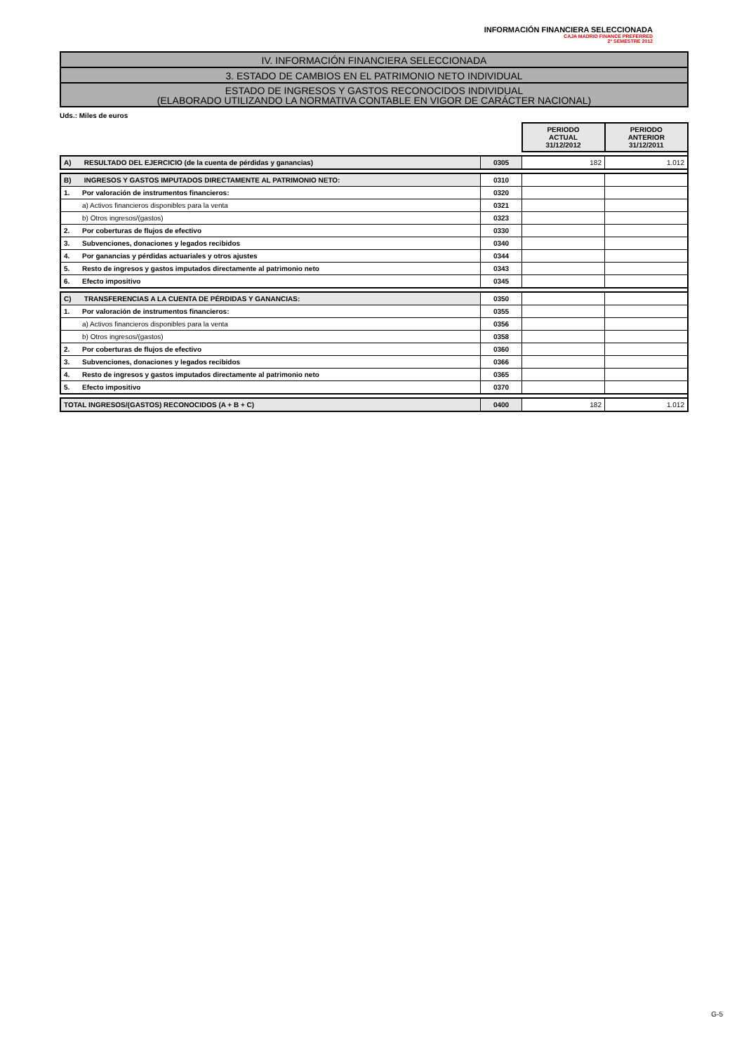INFORMACIÓN FINANCIERA SELECCIONADA
CAJA MADRID FINANCE PREFERRED
2º SEMESTRE 2012
IV. INFORMACIÓN FINANCIERA SELECCIONADA
3. ESTADO DE CAMBIOS EN EL PATRIMONIO NETO INDIVIDUAL
ESTADO DE INGRESOS Y GASTOS RECONOCIDOS INDIVIDUAL
(ELABORADO UTILIZANDO LA NORMATIVA CONTABLE EN VIGOR DE CARÁCTER NACIONAL)
Uds.: Miles de euros
| | | PERIODO ACTUAL 31/12/2012 | PERIODO ANTERIOR 31/12/2011 |
| A) RESULTADO DEL EJERCICIO (de la cuenta de pérdidas y ganancias) | 0305 | 182 | 1.012 |
| B) INGRESOS Y GASTOS IMPUTADOS DIRECTAMENTE AL PATRIMONIO NETO: | 0310 | | |
| 1. Por valoración de instrumentos financieros: | 0320 | | |
| a) Activos financieros disponibles para la venta | 0321 | | |
| b) Otros ingresos/(gastos) | 0323 | | |
| 2. Por coberturas de flujos de efectivo | 0330 | | |
| 3. Subvenciones, donaciones y legados recibidos | 0340 | | |
| 4. Por ganancias y pérdidas actuariales y otros ajustes | 0344 | | |
| 5. Resto de ingresos y gastos imputados directamente al patrimonio neto | 0343 | | |
| 6. Efecto impositivo | 0345 | | |
| C) TRANSFERENCIAS A LA CUENTA DE PÉRDIDAS Y GANANCIAS: | 0350 | | |
| 1. Por valoración de instrumentos financieros: | 0355 | | |
| a) Activos financieros disponibles para la venta | 0356 | | |
| b) Otros ingresos/(gastos) | 0358 | | |
| 2. Por coberturas de flujos de efectivo | 0360 | | |
| 3. Subvenciones, donaciones y legados recibidos | 0366 | | |
| 4. Resto de ingresos y gastos imputados directamente al patrimonio neto | 0365 | | |
| 5. Efecto impositivo | 0370 | | |
| TOTAL INGRESOS/(GASTOS) RECONOCIDOS (A + B + C) | 0400 | 182 | 1.012 |
G-5